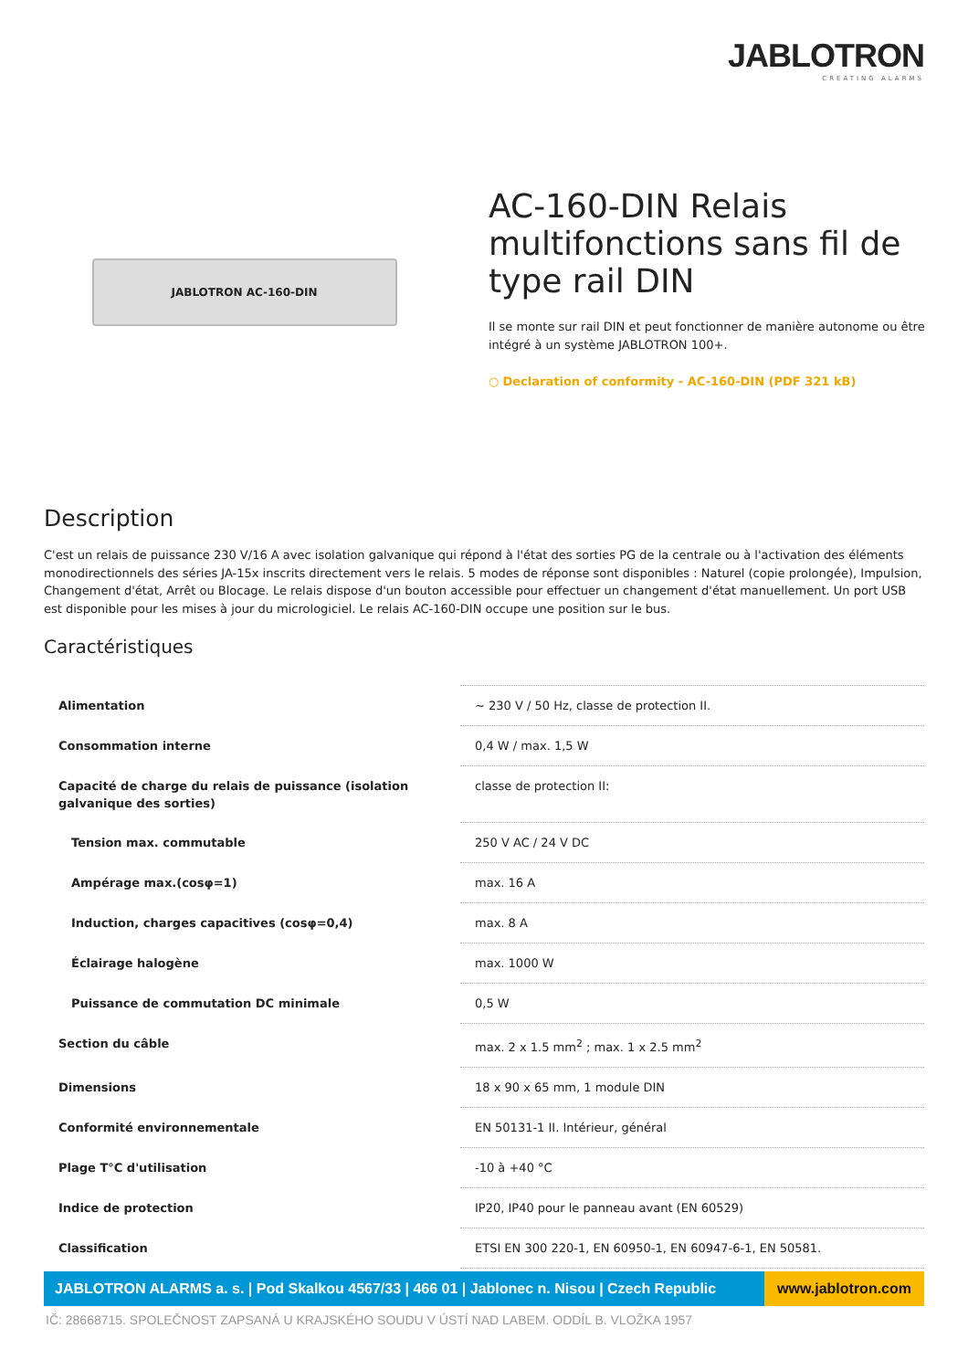JABLOTRON
CREATING ALARMS
JABLOTRON AC-160-DIN
AC-160-DIN Relais multifonctions sans fil de type rail DIN
Il se monte sur rail DIN et peut fonctionner de manière autonome ou être intégré à un système JABLOTRON 100+.
○ Declaration of conformity - AC-160-DIN (PDF 321 kB)
Description
C'est un relais de puissance 230 V/16 A avec isolation galvanique qui répond à l'état des sorties PG de la centrale ou à l'activation des éléments monodirectionnels des séries JA-15x inscrits directement vers le relais. 5 modes de réponse sont disponibles : Naturel (copie prolongée), Impulsion, Changement d'état, Arrêt ou Blocage. Le relais dispose d'un bouton accessible pour effectuer un changement d'état manuellement. Un port USB est disponible pour les mises à jour du micrologiciel. Le relais AC-160-DIN occupe une position sur le bus.
Caractéristiques
| Alimentation | ~ 230 V / 50 Hz, classe de protection II. |
| Consommation interne | 0,4 W / max. 1,5 W |
| Capacité de charge du relais de puissance (isolation galvanique des sorties) | classe de protection II: |
| Tension max. commutable | 250 V AC / 24 V DC |
| Ampérage max.(cosφ=1) | max. 16 A |
| Induction, charges capacitives (cosφ=0,4) | max. 8 A |
| Éclairage halogène | max. 1000 W |
| Puissance de commutation DC minimale | 0,5 W |
| Section du câble | max. 2 x 1.5 mm<sup>2</sup> ; max. 1 x 2.5 mm<sup>2</sup> |
| Dimensions | 18 x 90 x 65 mm, 1 module DIN |
| Conformité environnementale | EN 50131-1 II. Intérieur, général |
| Plage T°C d'utilisation | -10 à +40 °C |
| Indice de protection | IP20, IP40 pour le panneau avant (EN 60529) |
| Classification | ETSI EN 300 220-1, EN 60950-1, EN 60947-6-1, EN 50581. |
JABLOTRON ALARMS a. s. | Pod Skalkou 4567/33 | 466 01 | Jablonec n. Nisou | Czech Republic
www.jablotron.com
IČ: 28668715. SPOLEČNOST ZAPSANÁ U KRAJSKÉHO SOUDU V ÚSTÍ NAD LABEM. ODDÍL B. VLOŽKA 1957